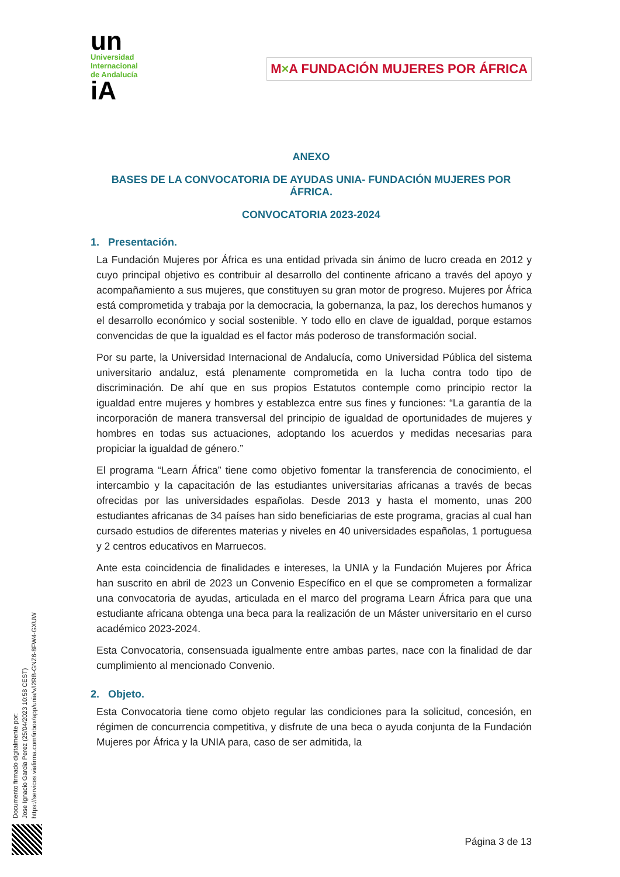un
Universidad
Internacional
de Andalucía
iA
M×A FUNDACIÓN MUJERES POR ÁFRICA
ANEXO
BASES DE LA CONVOCATORIA DE AYUDAS UNIA- FUNDACIÓN MUJERES POR ÁFRICA.
CONVOCATORIA 2023-2024
1. Presentación.
La Fundación Mujeres por África es una entidad privada sin ánimo de lucro creada en 2012 y cuyo principal objetivo es contribuir al desarrollo del continente africano a través del apoyo y acompañamiento a sus mujeres, que constituyen su gran motor de progreso. Mujeres por África está comprometida y trabaja por la democracia, la gobernanza, la paz, los derechos humanos y el desarrollo económico y social sostenible. Y todo ello en clave de igualdad, porque estamos convencidas de que la igualdad es el factor más poderoso de transformación social.
Por su parte, la Universidad Internacional de Andalucía, como Universidad Pública del sistema universitario andaluz, está plenamente comprometida en la lucha contra todo tipo de discriminación. De ahí que en sus propios Estatutos contemple como principio rector la igualdad entre mujeres y hombres y establezca entre sus fines y funciones: “La garantía de la incorporación de manera transversal del principio de igualdad de oportunidades de mujeres y hombres en todas sus actuaciones, adoptando los acuerdos y medidas necesarias para propiciar la igualdad de género.”
El programa “Learn África” tiene como objetivo fomentar la transferencia de conocimiento, el intercambio y la capacitación de las estudiantes universitarias africanas a través de becas ofrecidas por las universidades españolas. Desde 2013 y hasta el momento, unas 200 estudiantes africanas de 34 países han sido beneficiarias de este programa, gracias al cual han cursado estudios de diferentes materias y niveles en 40 universidades españolas, 1 portuguesa y 2 centros educativos en Marruecos.
Ante esta coincidencia de finalidades e intereses, la UNIA y la Fundación Mujeres por África han suscrito en abril de 2023 un Convenio Específico en el que se comprometen a formalizar una convocatoria de ayudas, articulada en el marco del programa Learn África para que una estudiante africana obtenga una beca para la realización de un Máster universitario en el curso académico 2023-2024.
Esta Convocatoria, consensuada igualmente entre ambas partes, nace con la finalidad de dar cumplimiento al mencionado Convenio.
2. Objeto.
Esta Convocatoria tiene como objeto regular las condiciones para la solicitud, concesión, en régimen de concurrencia competitiva, y disfrute de una beca o ayuda conjunta de la Fundación Mujeres por África y la UNIA para, caso de ser admitida, la
Página 3 de 13
Documento firmado digitalmente por:
Jose Ignacio Garcia Perez (25/04/2023 10:58 CEST)
https://services.viafirma.com/inbox/app/unia/v/l2RB-GNZ6-8FW4-GXUW